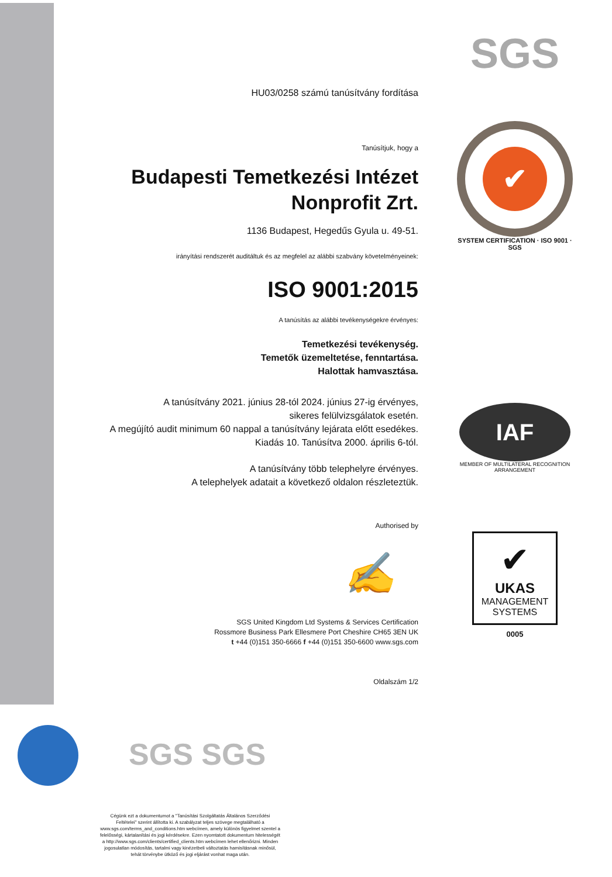HU03/0258 számú tanúsítvány fordítása
Tanúsítjuk, hogy a
Budapesti Temetkezési Intézet
Nonprofit Zrt.
1136 Budapest, Hegedűs Gyula u. 49-51.
irányítási rendszerét auditáltuk és az megfelel az alábbi szabvány követelményeinek:
ISO 9001:2015
A tanúsítás az alábbi tevékenységekre érvényes:
Temetkezési tevékenység.
Temetők üzemeltetése, fenntartása.
Halottak hamvasztása.
A tanúsítvány 2021. június 28-tól 2024. június 27-ig érvényes,
sikeres felülvizsgálatok esetén.
A megújító audit minimum 60 nappal a tanúsítvány lejárata előtt esedékes.
Kiadás 10. Tanúsítva 2000. április 6-tól.
A tanúsítvány több telephelyre érvényes.
A telephelyek adatait a következő oldalon részleteztük.
Authorised by
✍
SGS United Kingdom Ltd Systems & Services Certification
Rossmore Business Park Ellesmere Port Cheshire CH65 3EN UK
t +44 (0)151 350-6666 f +44 (0)151 350-6600 www.sgs.com
Oldalszám 1/2
SGS
✔
SYSTEM CERTIFICATION · ISO 9001 · SGS
IAF
MEMBER OF MULTILATERAL RECOGNITION ARRANGEMENT
✔
UKAS
MANAGEMENT
SYSTEMS
0005
SGS SGS
Cégünk ezt a dokumentumot a "Tanúsítási Szolgáltatás Általános Szerződési Feltételei" szerint állította ki. A szabályzat teljes szövege megtalálható a www.sgs.com/terms_and_conditions.htm webcímen, amely különös figyelmet szentel a felelősségi, kártalanítási és jogi kérdésekre. Ezen nyomtatott dokumentum hitelességét a http://www.sgs.com/clients/certified_clients.htm webcímen lehet ellenőrizni. Minden jogosulatlan módosítás, tartalmi vagy kinézetbeli változtatás hamisításnak minősül, tehát törvénybe ütköző és jogi eljárást vonhat maga után.